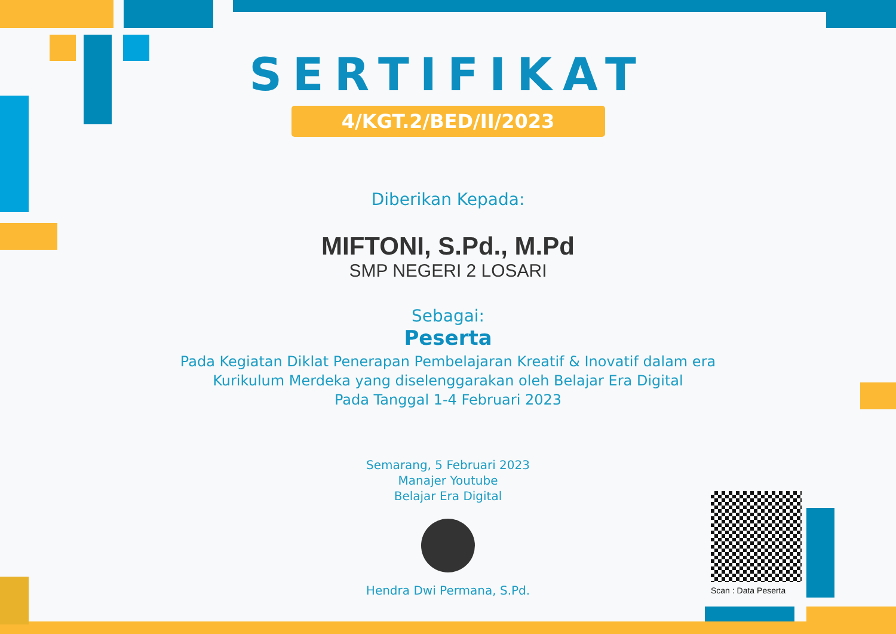SERTIFIKAT
4/KGT.2/BED/II/2023
Diberikan Kepada:
MIFTONI, S.Pd., M.Pd
SMP NEGERI 2 LOSARI
Sebagai:
Peserta
Pada Kegiatan Diklat Penerapan Pembelajaran Kreatif & Inovatif dalam era Kurikulum Merdeka yang diselenggarakan oleh Belajar Era Digital
Pada Tanggal 1-4 Februari 2023
Semarang, 5 Februari 2023
Manajer Youtube
Belajar Era Digital
Hendra Dwi Permana, S.Pd.
Scan : Data Peserta